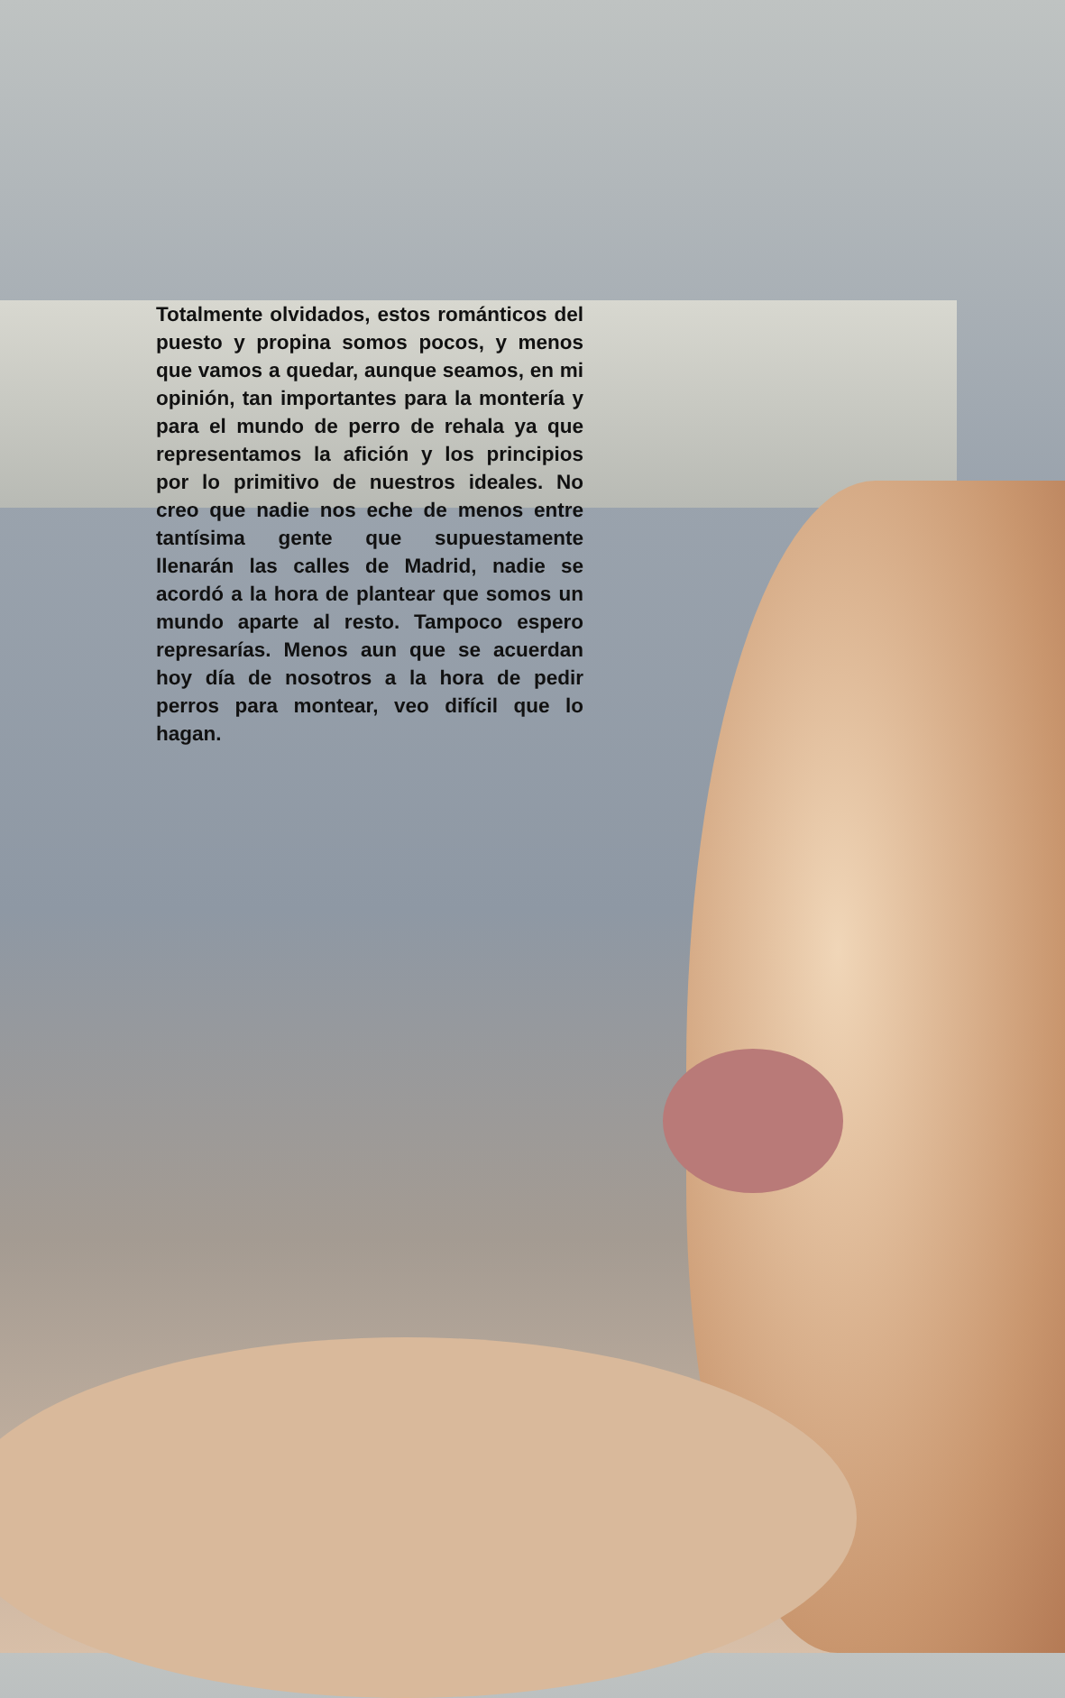Totalmente olvidados, estos románticos del puesto y propina somos pocos, y menos que vamos a quedar, aunque seamos, en mi opinión, tan importantes para la montería y para el mundo de perro de rehala ya que representamos la afición y los principios por lo primitivo de nuestros ideales. No creo que nadie nos eche de menos entre tantísima gente que supuestamente llenarán las calles de Madrid, nadie se acordó a la hora de plantear que somos un mundo aparte al resto. Tampoco espero represarías. Menos aun que se acuerdan hoy día de nosotros a la hora de pedir perros para montear, veo difícil que lo hagan.